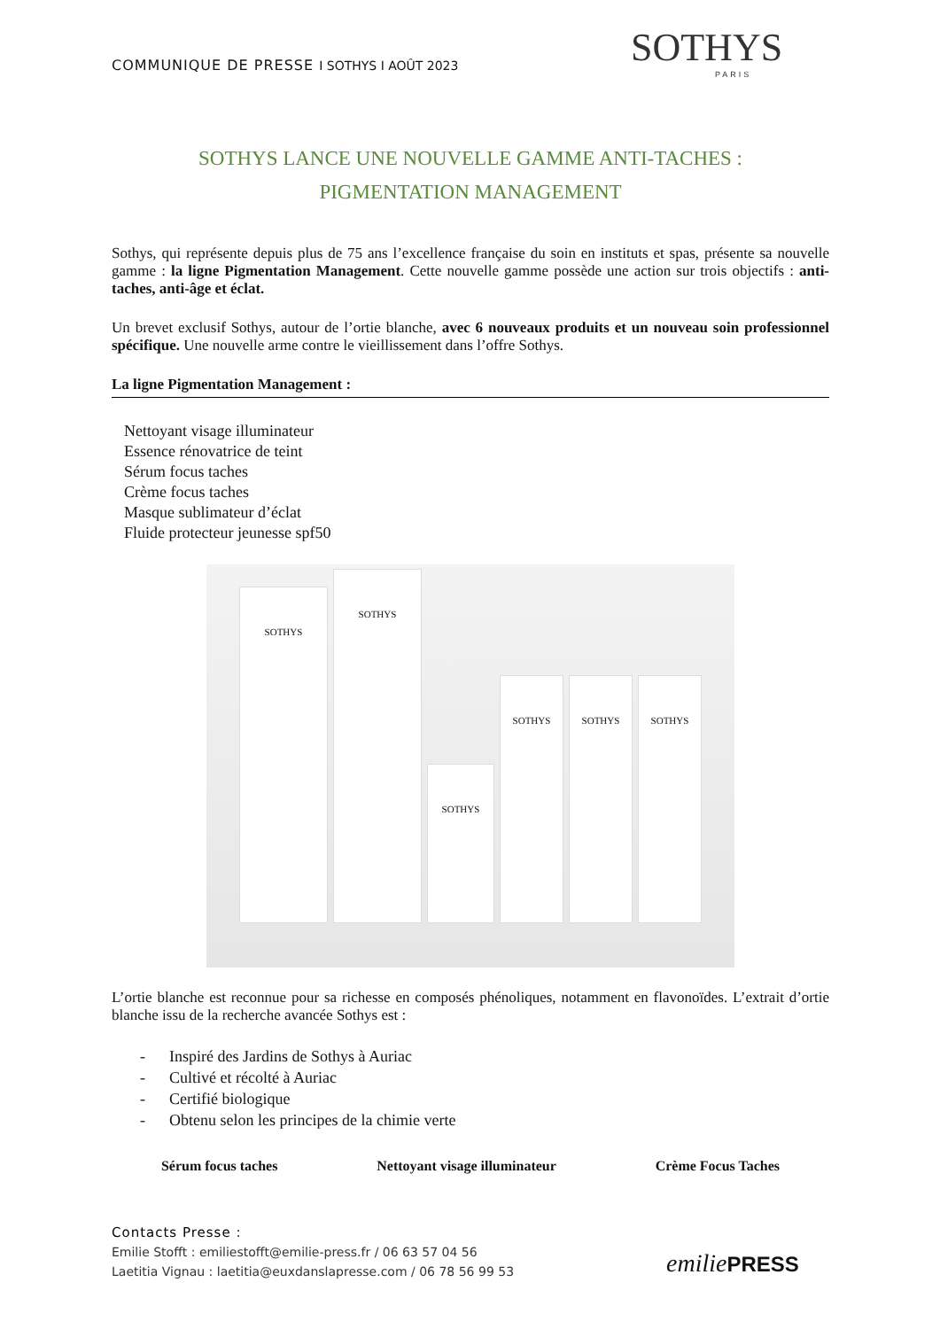COMMUNIQUE DE PRESSE I SOTHYS I AOÛT 2023
SOTHYS
PARIS
SOTHYS LANCE UNE NOUVELLE GAMME ANTI-TACHES :
PIGMENTATION MANAGEMENT
Sothys, qui représente depuis plus de 75 ans l’excellence française du soin en instituts et spas, présente sa nouvelle gamme : la ligne Pigmentation Management. Cette nouvelle gamme possède une action sur trois objectifs : anti-taches, anti-âge et éclat.
Un brevet exclusif Sothys, autour de l’ortie blanche, avec 6 nouveaux produits et un nouveau soin professionnel spécifique. Une nouvelle arme contre le vieillissement dans l’offre Sothys.
La ligne Pigmentation Management :
Nettoyant visage illuminateur
Essence rénovatrice de teint
Sérum focus taches
Crème focus taches
Masque sublimateur d’éclat
Fluide protecteur jeunesse spf50
SOTHYS
SOTHYS
SOTHYS
SOTHYS
SOTHYS
SOTHYS
L’ortie blanche est reconnue pour sa richesse en composés phénoliques, notamment en flavonoïdes. L’extrait d’ortie blanche issu de la recherche avancée Sothys est :
- Inspiré des Jardins de Sothys à Auriac
- Cultivé et récolté à Auriac
- Certifié biologique
- Obtenu selon les principes de la chimie verte
Sérum focus taches Nettoyant visage illuminateur Crème Focus Taches
Contacts Presse :
Emilie Stofft : emiliestofft@emilie-press.fr / 06 63 57 04 56
Laetitia Vignau : laetitia@euxdanslapresse.com / 06 78 56 99 53
emiliePRESS